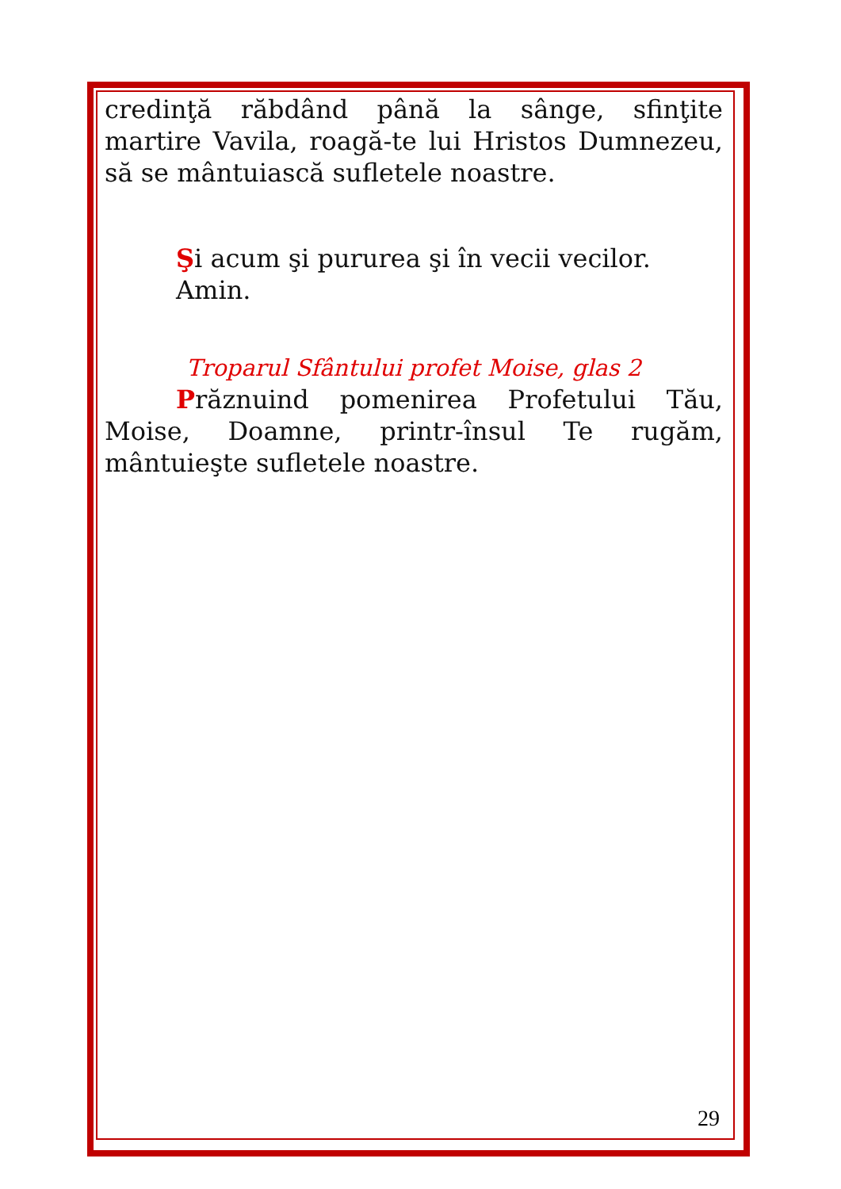credinţă răbdând până la sânge, sfinţite martire Vavila, roagă-te lui Hristos Dumnezeu, să se mântuiască sufletele noastre.
Şi acum şi pururea şi în vecii vecilor. Amin.
Troparul Sfântului profet Moise, glas 2
Prăznuind pomenirea Profetului Tău, Moise, Doamne, printr-însul Te rugăm, mântuieşte sufletele noastre.
29